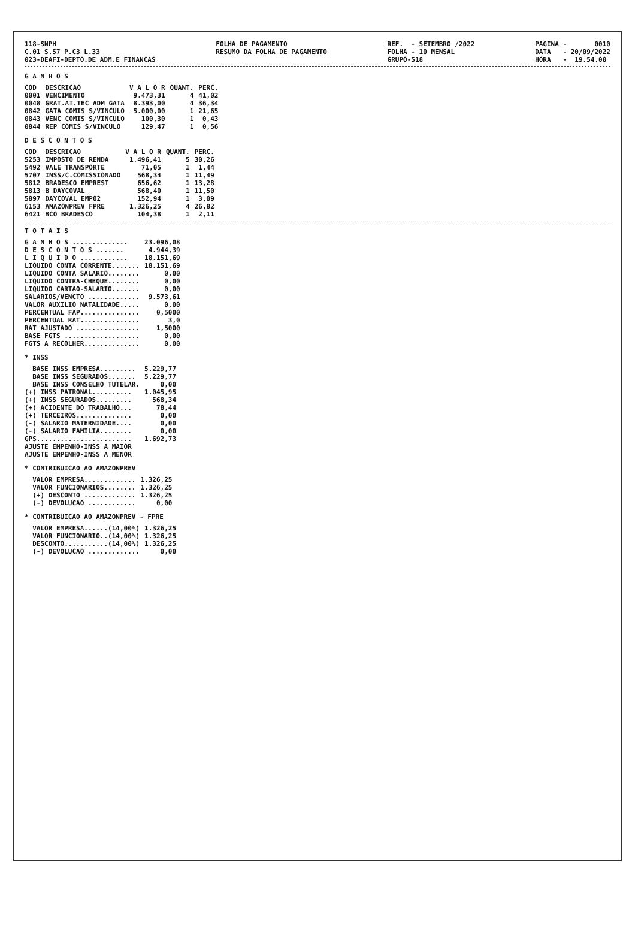118-SNPH C.01 S.57 P.C3 L.33 023-DEAFI-DEPTO.DE ADM.E FINANCAS
FOLHA DE PAGAMENTO RESUMO DA FOLHA DE PAGAMENTO
REF. - SETEMBRO /2022 FOLHA - 10 MENSAL GRUPO-518
PAGINA - 0010 DATA - 20/09/2022 HORA - 19.54.00
G A N H O S
| COD | DESCRICAO | V A L O R | QUANT. | PERC. |
| --- | --- | --- | --- | --- |
| 0001 | VENCIMENTO | 9.473,31 | 4 | 41,02 |
| 0048 | GRAT.AT.TEC ADM GATA | 8.393,00 | 4 | 36,34 |
| 0842 | GATA COMIS S/VINCULO | 5.000,00 | 1 | 21,65 |
| 0843 | VENC COMIS S/VINCULO | 100,30 | 1 | 0,43 |
| 0844 | REP COMIS S/VINCULO | 129,47 | 1 | 0,56 |
D E S C O N T O S
| COD | DESCRICAO | V A L O R | QUANT. | PERC. |
| --- | --- | --- | --- | --- |
| 5253 | IMPOSTO DE RENDA | 1.496,41 | 5 | 30,26 |
| 5492 | VALE TRANSPORTE | 71,05 | 1 | 1,44 |
| 5707 | INSS/C.COMISSIONADO | 568,34 | 1 | 11,49 |
| 5812 | BRADESCO EMPREST | 656,62 | 1 | 13,28 |
| 5813 | B DAYCOVAL | 568,40 | 1 | 11,50 |
| 5897 | DAYCOVAL EMP02 | 152,94 | 1 | 3,09 |
| 6153 | AMAZONPREV FPRE | 1.326,25 | 4 | 26,82 |
| 6421 | BCO BRADESCO | 104,38 | 1 | 2,11 |
T O T A I S
| G A N H O S .............. | 23.096,08 |
| D E S C O N T O S ....... | 4.944,39 |
| L I Q U I D O ............ | 18.151,69 |
| LIQUIDO CONTA CORRENTE....... | 18.151,69 |
| LIQUIDO CONTA SALARIO........ | 0,00 |
| LIQUIDO CONTRA-CHEQUE........ | 0,00 |
| LIQUIDO CARTAO-SALARIO....... | 0,00 |
| SALARIOS/VENCTO ............. | 9.573,61 |
| VALOR AUXILIO NATALIDADE..... | 0,00 |
| PERCENTUAL FAP............... | 0,5000 |
| PERCENTUAL RAT............... | 3,0 |
| RAT AJUSTADO ................ | 1,5000 |
| BASE FGTS ................... | 0,00 |
| FGTS A RECOLHER.............. | 0,00 |
* INSS
| BASE INSS EMPRESA......... | 5.229,77 |
| BASE INSS SEGURADOS....... | 5.229,77 |
| BASE INSS CONSELHO TUTELAR. | 0,00 |
| (+) INSS PATRONAL.......... | 1.045,95 |
| (+) INSS SEGURADOS......... | 568,34 |
| (+) ACIDENTE DO TRABALHO... | 78,44 |
| (+) TERCEIROS.............. | 0,00 |
| (-) SALARIO MATERNIDADE.... | 0,00 |
| (-) SALARIO FAMILIA........ | 0,00 |
| GPS........................ | 1.692,73 |
| AJUSTE EMPENHO-INSS A MAIOR | |
| AJUSTE EMPENHO-INSS A MENOR | |
* CONTRIBUICAO AO AMAZONPREV
| VALOR EMPRESA............. | 1.326,25 |
| VALOR FUNCIONARIOS........ | 1.326,25 |
| (+) DESCONTO ............. | 1.326,25 |
| (-) DEVOLUCAO ............ | 0,00 |
* CONTRIBUICAO AO AMAZONPREV - FPRE
| VALOR EMPRESA......(14,00%) | 1.326,25 |
| VALOR FUNCIONARIO..(14,00%) | 1.326,25 |
| DESCONTO...........(14,00%) | 1.326,25 |
| (-) DEVOLUCAO ............. | 0,00 |